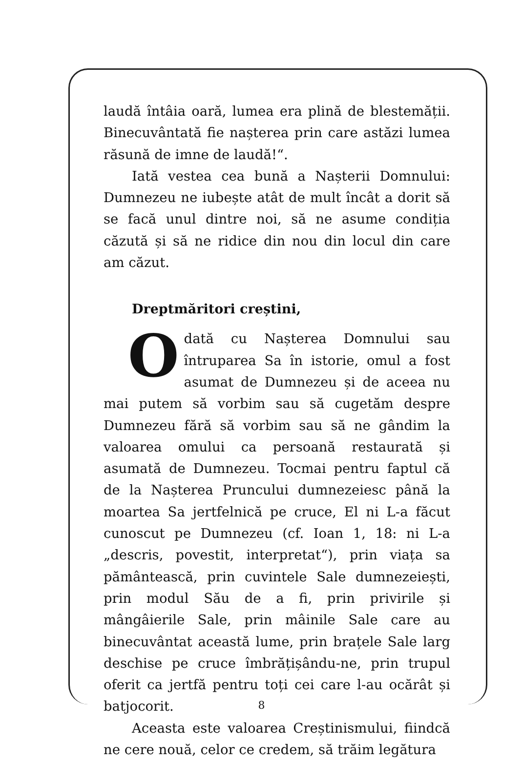laudă întâia oară, lumea era plină de blestemății. Binecuvântată fie nașterea prin care astăzi lumea răsună de imne de laudă!“.
Iată vestea cea bună a Nașterii Domnului: Dumnezeu ne iubește atât de mult încât a dorit să se facă unul dintre noi, să ne asume condiția căzută și să ne ridice din nou din locul din care am căzut.
Dreptmăritori creștini,
Odată cu Nașterea Domnului sau întruparea Sa în istorie, omul a fost asumat de Dumnezeu și de aceea nu mai putem să vorbim sau să cugetăm despre Dumnezeu fără să vorbim sau să ne gândim la valoarea omului ca persoană restaurată și asumată de Dumnezeu. Tocmai pentru faptul că de la Nașterea Pruncului dumnezeiesc până la moartea Sa jertfelnică pe cruce, El ni L-a făcut cunoscut pe Dumnezeu (cf. Ioan 1, 18: ni L-a „descris, povestit, interpretat“), prin viața sa pământească, prin cuvintele Sale dumnezeiești, prin modul Său de a fi, prin privirile și mângâierile Sale, prin mâinile Sale care au binecuvântat această lume, prin brațele Sale larg deschise pe cruce îmbrățișându-ne, prin trupul oferit ca jertfă pentru toți cei care l-au ocărât și batjocorit.
Aceasta este valoarea Creștinismului, fiindcă ne cere nouă, celor ce credem, să trăim legătura
8